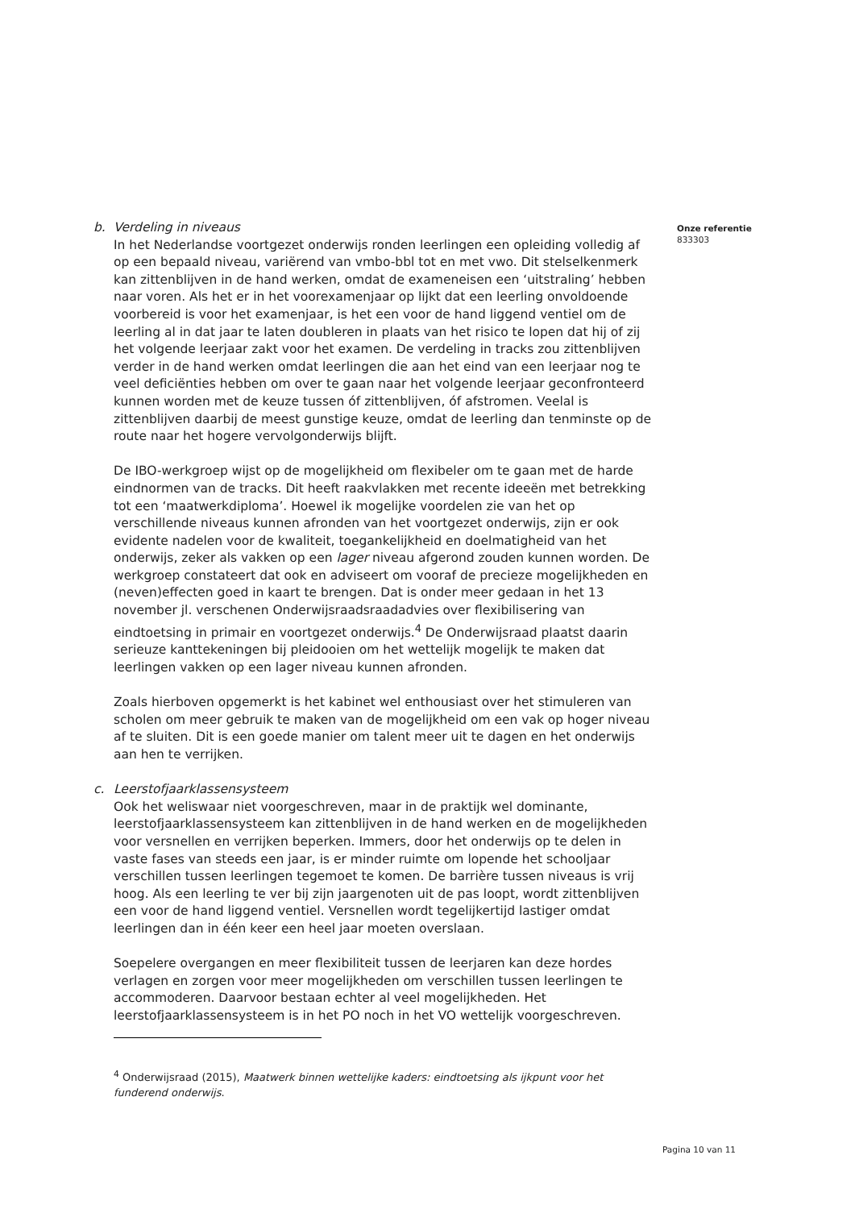b. Verdeling in niveaus
In het Nederlandse voortgezet onderwijs ronden leerlingen een opleiding volledig af op een bepaald niveau, variërend van vmbo-bbl tot en met vwo. Dit stelselkenmerk kan zittenblijven in de hand werken, omdat de exameneisen een ‘uitstraling’ hebben naar voren. Als het er in het voorexamenjaar op lijkt dat een leerling onvoldoende voorbereid is voor het examenjaar, is het een voor de hand liggend ventiel om de leerling al in dat jaar te laten doubleren in plaats van het risico te lopen dat hij of zij het volgende leerjaar zakt voor het examen. De verdeling in tracks zou zittenblijven verder in de hand werken omdat leerlingen die aan het eind van een leerjaar nog te veel deficiënties hebben om over te gaan naar het volgende leerjaar geconfronteerd kunnen worden met de keuze tussen óf zittenblijven, óf afstromen. Veelal is zittenblijven daarbij de meest gunstige keuze, omdat de leerling dan tenminste op de route naar het hogere vervolgonderwijs blijft.
De IBO-werkgroep wijst op de mogelijkheid om flexibeler om te gaan met de harde eindnormen van de tracks. Dit heeft raakvlakken met recente ideeën met betrekking tot een ‘maatwerkdiploma’. Hoewel ik mogelijke voordelen zie van het op verschillende niveaus kunnen afronden van het voortgezet onderwijs, zijn er ook evidente nadelen voor de kwaliteit, toegankelijkheid en doelmatigheid van het onderwijs, zeker als vakken op een lager niveau afgerond zouden kunnen worden. De werkgroep constateert dat ook en adviseert om vooraf de precieze mogelijkheden en (neven)effecten goed in kaart te brengen. Dat is onder meer gedaan in het 13 november jl. verschenen Onderwijsraadsraadadvies over flexibilisering van eindtoetsing in primair en voortgezet onderwijs.<sup>4</sup> De Onderwijsraad plaatst daarin serieuze kanttekeningen bij pleidooien om het wettelijk mogelijk te maken dat leerlingen vakken op een lager niveau kunnen afronden.
Zoals hierboven opgemerkt is het kabinet wel enthousiast over het stimuleren van scholen om meer gebruik te maken van de mogelijkheid om een vak op hoger niveau af te sluiten. Dit is een goede manier om talent meer uit te dagen en het onderwijs aan hen te verrijken.
c. Leerstofjaarklassensysteem
Ook het weliswaar niet voorgeschreven, maar in de praktijk wel dominante, leerstofjaarklassensysteem kan zittenblijven in de hand werken en de mogelijkheden voor versnellen en verrijken beperken. Immers, door het onderwijs op te delen in vaste fases van steeds een jaar, is er minder ruimte om lopende het schooljaar verschillen tussen leerlingen tegemoet te komen. De barrière tussen niveaus is vrij hoog. Als een leerling te ver bij zijn jaargenoten uit de pas loopt, wordt zittenblijven een voor de hand liggend ventiel. Versnellen wordt tegelijkertijd lastiger omdat leerlingen dan in één keer een heel jaar moeten overslaan.
Soepelere overgangen en meer flexibiliteit tussen de leerjaren kan deze hordes verlagen en zorgen voor meer mogelijkheden om verschillen tussen leerlingen te accommoderen. Daarvoor bestaan echter al veel mogelijkheden. Het leerstofjaarklassensysteem is in het PO noch in het VO wettelijk voorgeschreven.
<sup>4</sup> Onderwijsraad (2015), Maatwerk binnen wettelijke kaders: eindtoetsing als ijkpunt voor het funderend onderwijs.
Onze referentie
833303
Pagina 10 van 11